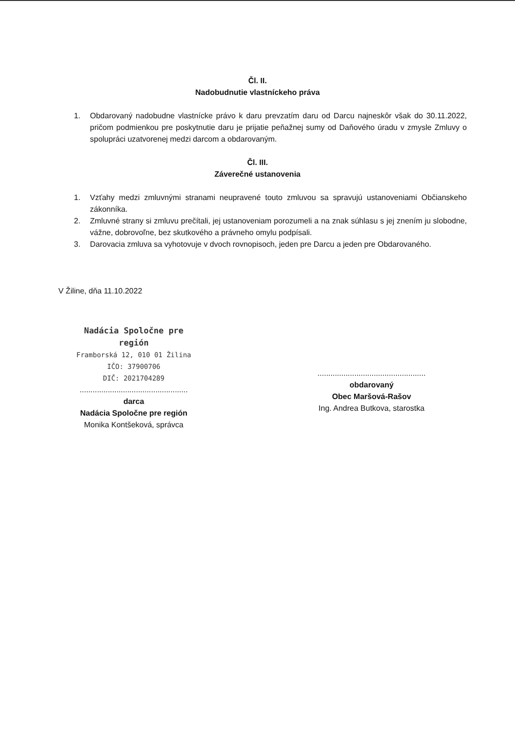Čl. II.
Nadobudnutie vlastníckeho práva
1. Obdarovaný nadobudne vlastnícke právo k daru prevzatím daru od Darcu najneskôr však do 30.11.2022, pričom podmienkou pre poskytnutie daru je prijatie peňažnej sumy od Daňového úradu v zmysle Zmluvy o spolupráci uzatvorenej medzi darcom a obdarovaným.
Čl. III.
Záverečné ustanovenia
1. Vzťahy medzi zmluvnými stranami neupravené touto zmluvou sa spravujú ustanoveniami Občianskeho zákonníka.
2. Zmluvné strany si zmluvu prečítali, jej ustanoveniam porozumeli a na znak súhlasu s jej znením ju slobodne, vážne, dobrovoľne, bez skutkového a právneho omylu podpísali.
3. Darovacia zmluva sa vyhotovuje v dvoch rovnopisoch, jeden pre Darcu a jeden pre Obdarovaného.
V Žiline, dňa 11.10.2022
Nadácia Spoločne pre región
Framborská 12, 010 01 Žilina
IČO: 37900706
DIČ: 2021704289
..................................................
darca
Nadácia Spoločne pre región
Monika Kontšeková, správca
..................................................
obdarovaný
Obec Maršová-Rašov
Ing. Andrea Butkova, starostka